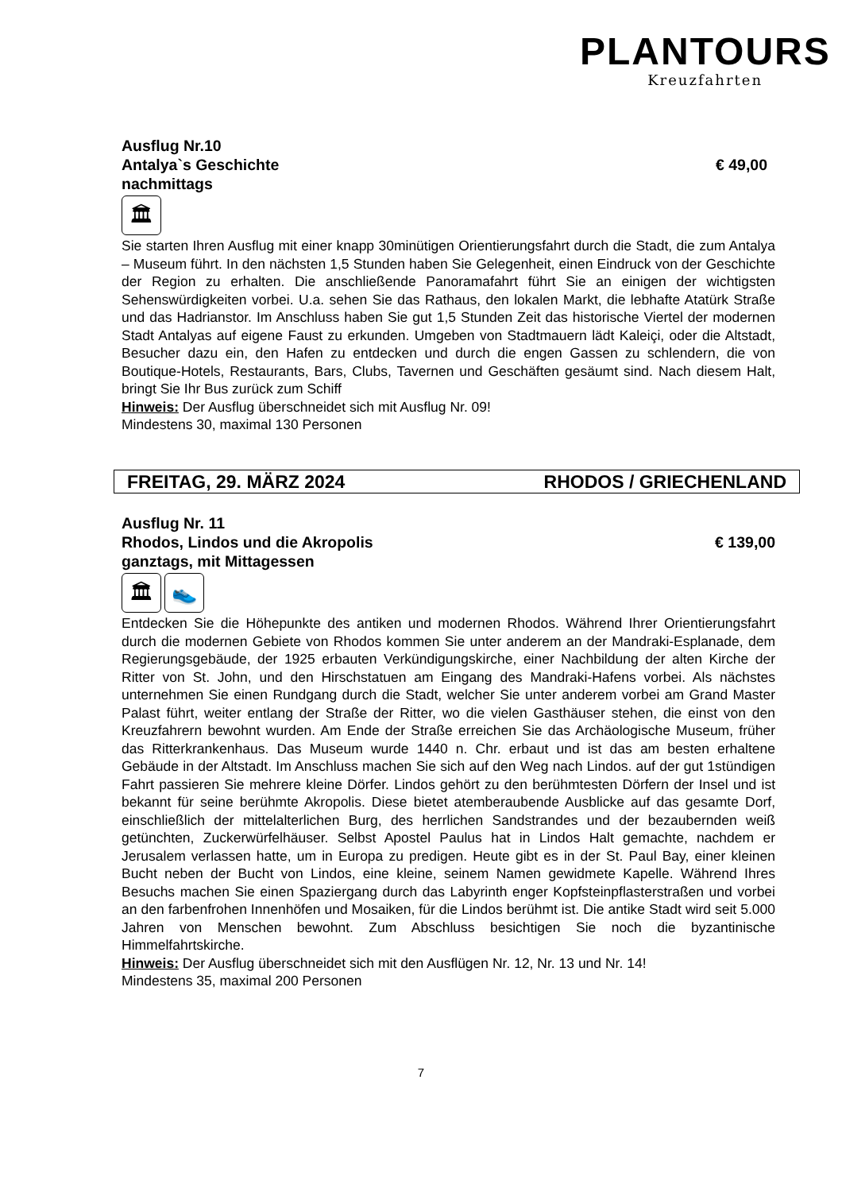PLANTOURS
Kreuzfahrten
Ausflug Nr.10
Antalya`s Geschichte € 49,00
nachmittags
🏛
Sie starten Ihren Ausflug mit einer knapp 30minütigen Orientierungsfahrt durch die Stadt, die zum Antalya – Museum führt. In den nächsten 1,5 Stunden haben Sie Gelegenheit, einen Eindruck von der Geschichte der Region zu erhalten. Die anschließende Panoramafahrt führt Sie an einigen der wichtigsten Sehenswürdigkeiten vorbei. U.a. sehen Sie das Rathaus, den lokalen Markt, die lebhafte Atatürk Straße und das Hadrianstor. Im Anschluss haben Sie gut 1,5 Stunden Zeit das historische Viertel der modernen Stadt Antalyas auf eigene Faust zu erkunden. Umgeben von Stadtmauern lädt Kaleiçi, oder die Altstadt, Besucher dazu ein, den Hafen zu entdecken und durch die engen Gassen zu schlendern, die von Boutique-Hotels, Restaurants, Bars, Clubs, Tavernen und Geschäften gesäumt sind. Nach diesem Halt, bringt Sie Ihr Bus zurück zum Schiff
Hinweis: Der Ausflug überschneidet sich mit Ausflug Nr. 09!
Mindestens 30, maximal 130 Personen
FREITAG, 29. MÄRZ 2024 RHODOS / GRIECHENLAND
Ausflug Nr. 11
Rhodos, Lindos und die Akropolis € 139,00
ganztags, mit Mittagessen
🏛 👟
Entdecken Sie die Höhepunkte des antiken und modernen Rhodos. Während Ihrer Orientierungsfahrt durch die modernen Gebiete von Rhodos kommen Sie unter anderem an der Mandraki-Esplanade, dem Regierungsgebäude, der 1925 erbauten Verkündigungskirche, einer Nachbildung der alten Kirche der Ritter von St. John, und den Hirschstatuen am Eingang des Mandraki-Hafens vorbei. Als nächstes unternehmen Sie einen Rundgang durch die Stadt, welcher Sie unter anderem vorbei am Grand Master Palast führt, weiter entlang der Straße der Ritter, wo die vielen Gasthäuser stehen, die einst von den Kreuzfahrern bewohnt wurden. Am Ende der Straße erreichen Sie das Archäologische Museum, früher das Ritterkrankenhaus. Das Museum wurde 1440 n. Chr. erbaut und ist das am besten erhaltene Gebäude in der Altstadt. Im Anschluss machen Sie sich auf den Weg nach Lindos. auf der gut 1stündigen Fahrt passieren Sie mehrere kleine Dörfer. Lindos gehört zu den berühmtesten Dörfern der Insel und ist bekannt für seine berühmte Akropolis. Diese bietet atemberaubende Ausblicke auf das gesamte Dorf, einschließlich der mittelalterlichen Burg, des herrlichen Sandstrandes und der bezaubernden weiß getünchten, Zuckerwürfelhäuser. Selbst Apostel Paulus hat in Lindos Halt gemachte, nachdem er Jerusalem verlassen hatte, um in Europa zu predigen. Heute gibt es in der St. Paul Bay, einer kleinen Bucht neben der Bucht von Lindos, eine kleine, seinem Namen gewidmete Kapelle. Während Ihres Besuchs machen Sie einen Spaziergang durch das Labyrinth enger Kopfsteinpflasterstraßen und vorbei an den farbenfrohen Innenhöfen und Mosaiken, für die Lindos berühmt ist. Die antike Stadt wird seit 5.000 Jahren von Menschen bewohnt. Zum Abschluss besichtigen Sie noch die byzantinische Himmelfahrtskirche.
Hinweis: Der Ausflug überschneidet sich mit den Ausflügen Nr. 12, Nr. 13 und Nr. 14!
Mindestens 35, maximal 200 Personen
7